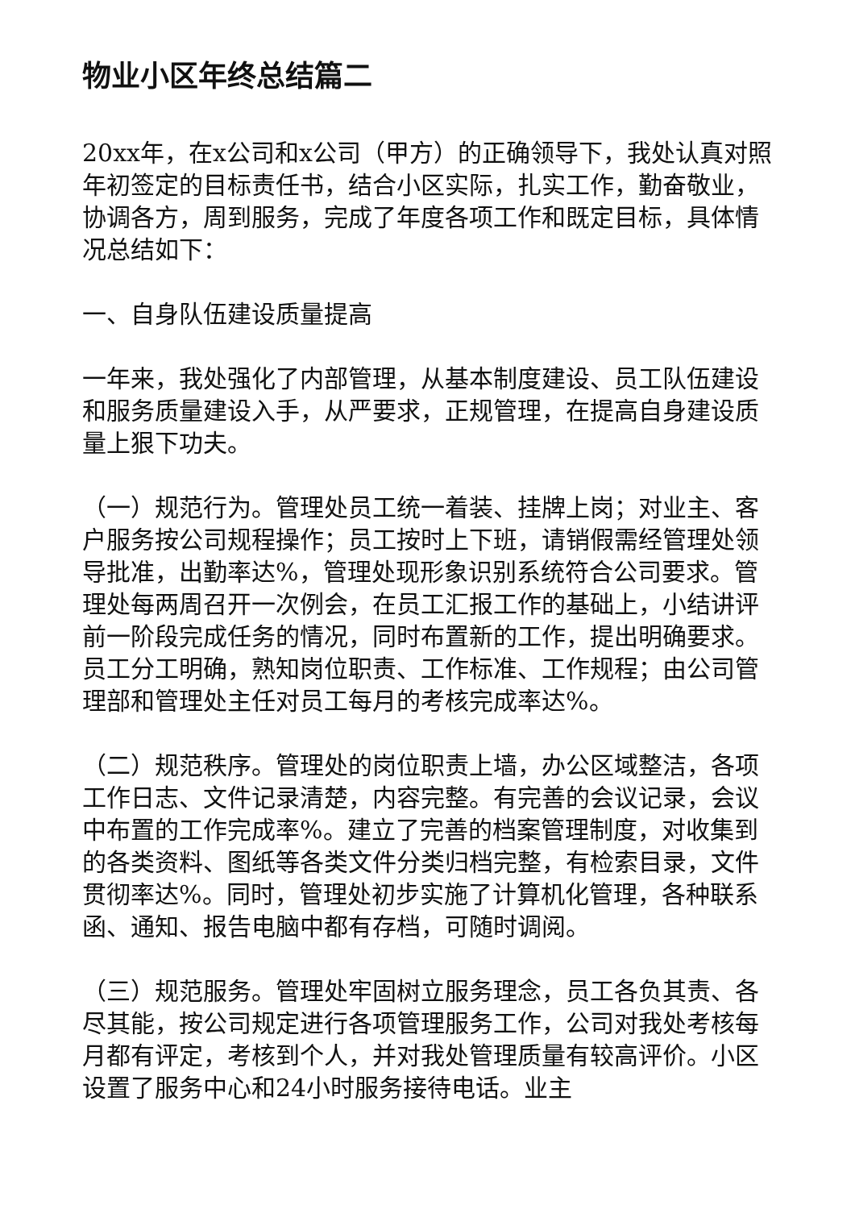物业小区年终总结篇二
20xx年，在x公司和x公司（甲方）的正确领导下，我处认真对照年初签定的目标责任书，结合小区实际，扎实工作，勤奋敬业，协调各方，周到服务，完成了年度各项工作和既定目标，具体情况总结如下：
一、自身队伍建设质量提高
一年来，我处强化了内部管理，从基本制度建设、员工队伍建设和服务质量建设入手，从严要求，正规管理，在提高自身建设质量上狠下功夫。
（一）规范行为。管理处员工统一着装、挂牌上岗；对业主、客户服务按公司规程操作；员工按时上下班，请销假需经管理处领导批准，出勤率达%，管理处现形象识别系统符合公司要求。管理处每两周召开一次例会，在员工汇报工作的基础上，小结讲评前一阶段完成任务的情况，同时布置新的工作，提出明确要求。员工分工明确，熟知岗位职责、工作标准、工作规程；由公司管理部和管理处主任对员工每月的考核完成率达%。
（二）规范秩序。管理处的岗位职责上墙，办公区域整洁，各项工作日志、文件记录清楚，内容完整。有完善的会议记录，会议中布置的工作完成率%。建立了完善的档案管理制度，对收集到的各类资料、图纸等各类文件分类归档完整，有检索目录，文件贯彻率达%。同时，管理处初步实施了计算机化管理，各种联系函、通知、报告电脑中都有存档，可随时调阅。
（三）规范服务。管理处牢固树立服务理念，员工各负其责、各尽其能，按公司规定进行各项管理服务工作，公司对我处考核每月都有评定，考核到个人，并对我处管理质量有较高评价。小区设置了服务中心和24小时服务接待电话。业主